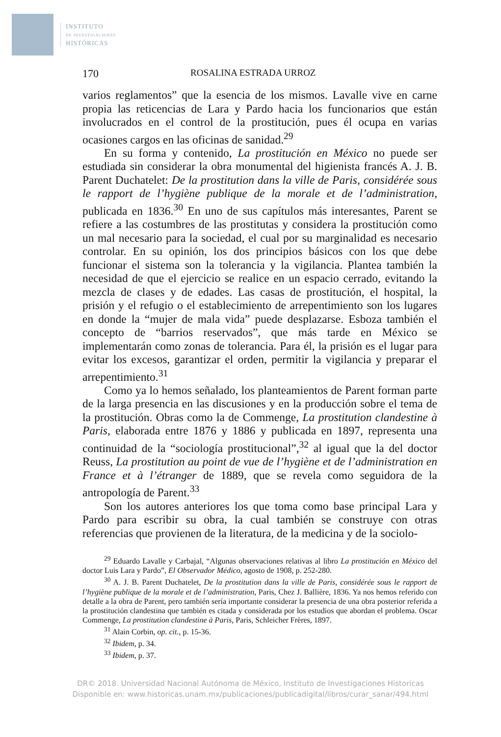INSTITUTO
DE INVESTIGACIONES
HISTÓRICAS
170 ROSALINA ESTRADA URROZ
varios reglamentos” que la esencia de los mismos. Lavalle vive en carne propia las reticencias de Lara y Pardo hacia los funcionarios que están involucrados en el control de la prostitución, pues él ocupa en varias ocasiones cargos en las oficinas de sanidad.<sup>29</sup>
En su forma y contenido, La prostitución en México no puede ser estudiada sin considerar la obra monumental del higienista francés A. J. B. Parent Duchatelet: De la prostitution dans la ville de Paris, considérée sous le rapport de l’hygiène publique de la morale et de l’administration, publicada en 1836.<sup>30</sup> En uno de sus capítulos más interesantes, Parent se refiere a las costumbres de las prostitutas y considera la prostitución como un mal necesario para la sociedad, el cual por su marginalidad es necesario controlar. En su opinión, los dos principios básicos con los que debe funcionar el sistema son la tolerancia y la vigilancia. Plantea también la necesidad de que el ejercicio se realice en un espacio cerrado, evitando la mezcla de clases y de edades. Las casas de prostitución, el hospital, la prisión y el refugio o el establecimiento de arrepentimiento son los lugares en donde la “mujer de mala vida” puede desplazarse. Esboza también el concepto de “barrios reservados”, que más tarde en México se implementarán como zonas de tolerancia. Para él, la prisión es el lugar para evitar los excesos, garantizar el orden, permitir la vigilancia y preparar el arrepentimiento.<sup>31</sup>
Como ya lo hemos señalado, los planteamientos de Parent forman parte de la larga presencia en las discusiones y en la producción sobre el tema de la prostitución. Obras como la de Commenge, La prostitution clandestine à Paris, elaborada entre 1876 y 1886 y publicada en 1897, representa una continuidad de la “sociología prostitucional”,<sup>32</sup> al igual que la del doctor Reuss, La prostitution au point de vue de l’hygiène et de l’administration en France et à l’étranger de 1889, que se revela como seguidora de la antropología de Parent.<sup>33</sup>
Son los autores anteriores los que toma como base principal Lara y Pardo para escribir su obra, la cual también se construye con otras referencias que provienen de la literatura, de la medicina y de la sociolo-
<sup>29</sup> Eduardo Lavalle y Carbajal, “Algunas observaciones relativas al libro La prostitución en México del doctor Luis Lara y Pardo”, El Observador Médico, agosto de 1908, p. 252-280.
<sup>30</sup> A. J. B. Parent Duchatelet, De la prostitution dans la ville de Paris, considérée sous le rapport de l’hygiène publique de la morale et de l’administration, Paris, Chez J. Ballière, 1836. Ya nos hemos referido con detalle a la obra de Parent, pero también sería importante considerar la presencia de una obra posterior referida a la prostitución clandestina que también es citada y considerada por los estudios que abordan el problema. Oscar Commenge, La prostitution clandestine à Paris, Paris, Schleicher Frères, 1897.
<sup>31</sup> Alain Corbin, op. cit., p. 15-36.
<sup>32</sup> Ibidem, p. 34.
<sup>33</sup> Ibidem, p. 37.
DR© 2018. Universidad Nacional Autónoma de México, Instituto de Investigaciones Historicas
Disponible en: www.historicas.unam.mx/publicaciones/publicadigital/libros/curar_sanar/494.html